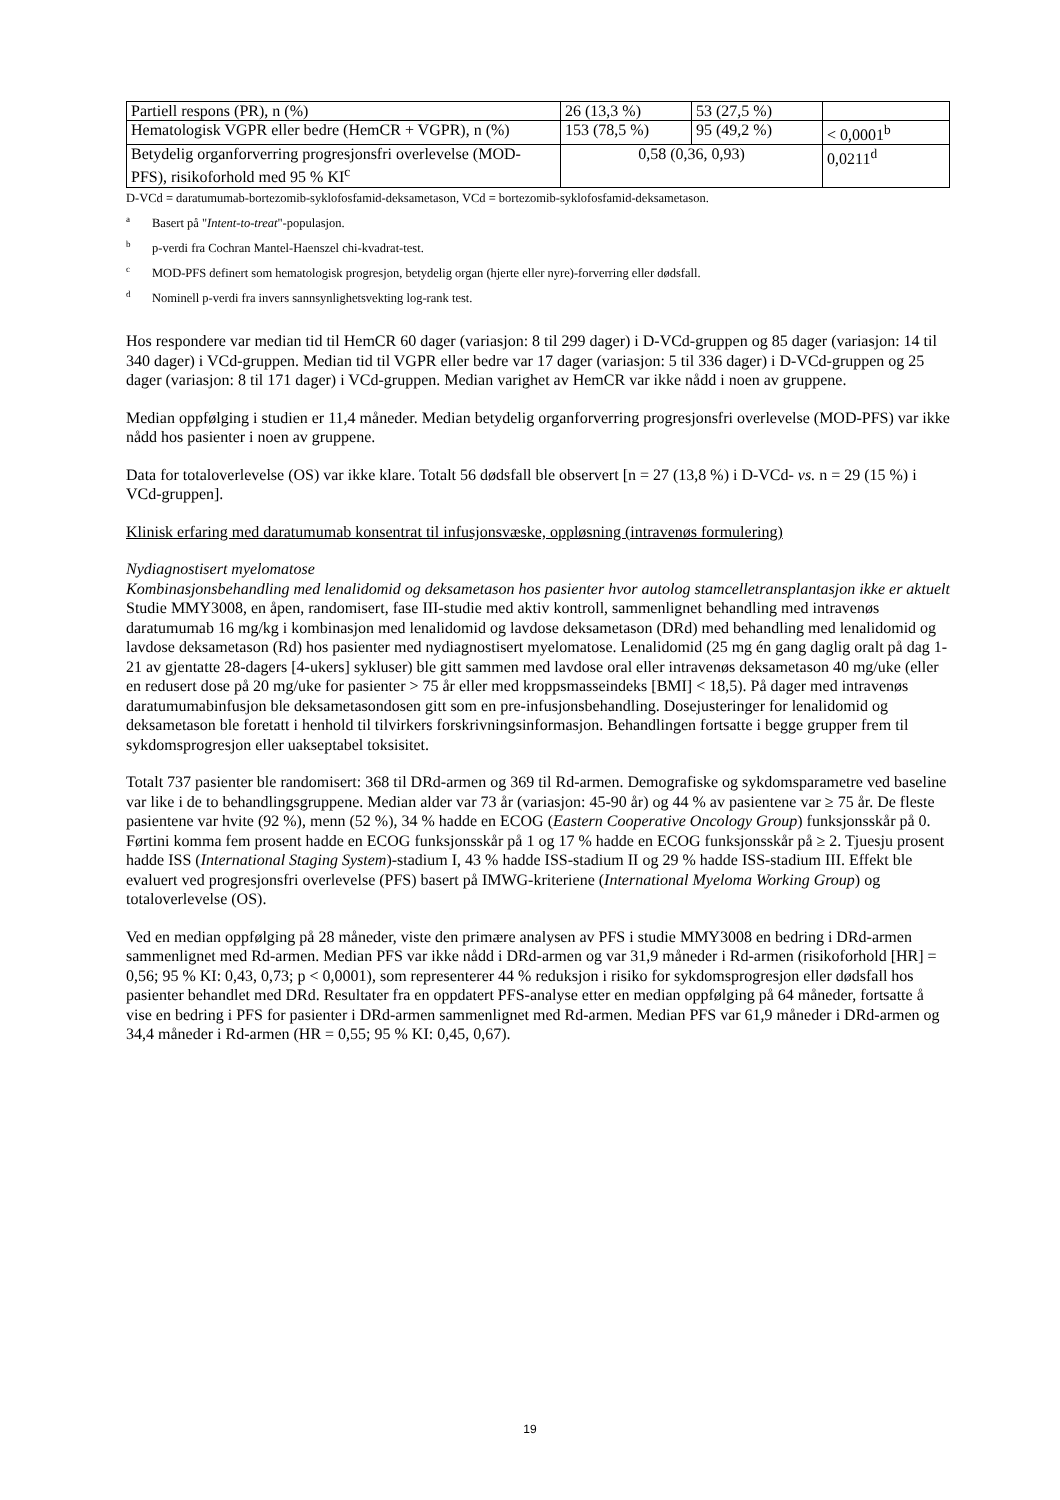| Partiell respons (PR), n (%) | 26 (13,3 %) | 53 (27,5 %) | |
| Hematologisk VGPR eller bedre (HemCR + VGPR), n (%) | 153 (78,5 %) | 95 (49,2 %) | < 0,0001<sup>b</sup> |
| Betydelig organforverring progresjonsfri overlevelse (MOD-PFS), risikoforhold med 95 % KI<sup>c</sup> | 0,58 (0,36, 0,93) | | 0,0211<sup>d</sup> |
D-VCd = daratumumab-bortezomib-syklofosfamid-deksametason, VCd = bortezomib-syklofosfamid-deksametason.
a Basert på "Intent-to-treat"-populasjon.
bp-verdi fra Cochran Mantel-Haenszel chi-kvadrat-test.
c MOD-PFS definert som hematologisk progresjon, betydelig organ (hjerte eller nyre)-forverring eller dødsfall.
d Nominell p-verdi fra invers sannsynlighetsvekting log-rank test.
Hos respondere var median tid til HemCR 60 dager (variasjon: 8 til 299 dager) i D-VCd-gruppen og 85 dager (variasjon: 14 til 340 dager) i VCd-gruppen. Median tid til VGPR eller bedre var 17 dager (variasjon: 5 til 336 dager) i D-VCd-gruppen og 25 dager (variasjon: 8 til 171 dager) i VCd-gruppen. Median varighet av HemCR var ikke nådd i noen av gruppene.
Median oppfølging i studien er 11,4 måneder. Median betydelig organforverring progresjonsfri overlevelse (MOD-PFS) var ikke nådd hos pasienter i noen av gruppene.
Data for totaloverlevelse (OS) var ikke klare. Totalt 56 dødsfall ble observert [n = 27 (13,8 %) i D-VCd- vs. n = 29 (15 %) i VCd-gruppen].
Klinisk erfaring med daratumumab konsentrat til infusjonsvæske, oppløsning (intravenøs formulering)
Nydiagnostisert myelomatose
Kombinasjonsbehandling med lenalidomid og deksametason hos pasienter hvor autolog stamcelletransplantasjon ikke er aktuelt
Studie MMY3008, en åpen, randomisert, fase III-studie med aktiv kontroll, sammenlignet behandling med intravenøs daratumumab 16 mg/kg i kombinasjon med lenalidomid og lavdose deksametason (DRd) med behandling med lenalidomid og lavdose deksametason (Rd) hos pasienter med nydiagnostisert myelomatose. Lenalidomid (25 mg én gang daglig oralt på dag 1-21 av gjentatte 28-dagers [4-ukers] sykluser) ble gitt sammen med lavdose oral eller intravenøs deksametason 40 mg/uke (eller en redusert dose på 20 mg/uke for pasienter > 75 år eller med kroppsmasseindeks [BMI] < 18,5). På dager med intravenøs daratumumabinfusjon ble deksametasondosen gitt som en pre-infusjonsbehandling. Dosejusteringer for lenalidomid og deksametason ble foretatt i henhold til tilvirkers forskrivningsinformasjon. Behandlingen fortsatte i begge grupper frem til sykdomsprogresjon eller uakseptabel toksisitet.
Totalt 737 pasienter ble randomisert: 368 til DRd-armen og 369 til Rd-armen. Demografiske og sykdomsparametre ved baseline var like i de to behandlingsgruppene. Median alder var 73 år (variasjon: 45-90 år) og 44 % av pasientene var ≥ 75 år. De fleste pasientene var hvite (92 %), menn (52 %), 34 % hadde en ECOG (Eastern Cooperative Oncology Group) funksjonsskår på 0. Førtini komma fem prosent hadde en ECOG funksjonsskår på 1 og 17 % hadde en ECOG funksjonsskår på ≥ 2. Tjuesju prosent hadde ISS (International Staging System)-stadium I, 43 % hadde ISS-stadium II og 29 % hadde ISS-stadium III. Effekt ble evaluert ved progresjonsfri overlevelse (PFS) basert på IMWG-kriteriene (International Myeloma Working Group) og totaloverlevelse (OS).
Ved en median oppfølging på 28 måneder, viste den primære analysen av PFS i studie MMY3008 en bedring i DRd-armen sammenlignet med Rd-armen. Median PFS var ikke nådd i DRd-armen og var 31,9 måneder i Rd-armen (risikoforhold [HR] = 0,56; 95 % KI: 0,43, 0,73; p < 0,0001), som representerer 44 % reduksjon i risiko for sykdomsprogresjon eller dødsfall hos pasienter behandlet med DRd. Resultater fra en oppdatert PFS-analyse etter en median oppfølging på 64 måneder, fortsatte å vise en bedring i PFS for pasienter i DRd-armen sammenlignet med Rd-armen. Median PFS var 61,9 måneder i DRd-armen og 34,4 måneder i Rd-armen (HR = 0,55; 95 % KI: 0,45, 0,67).
19